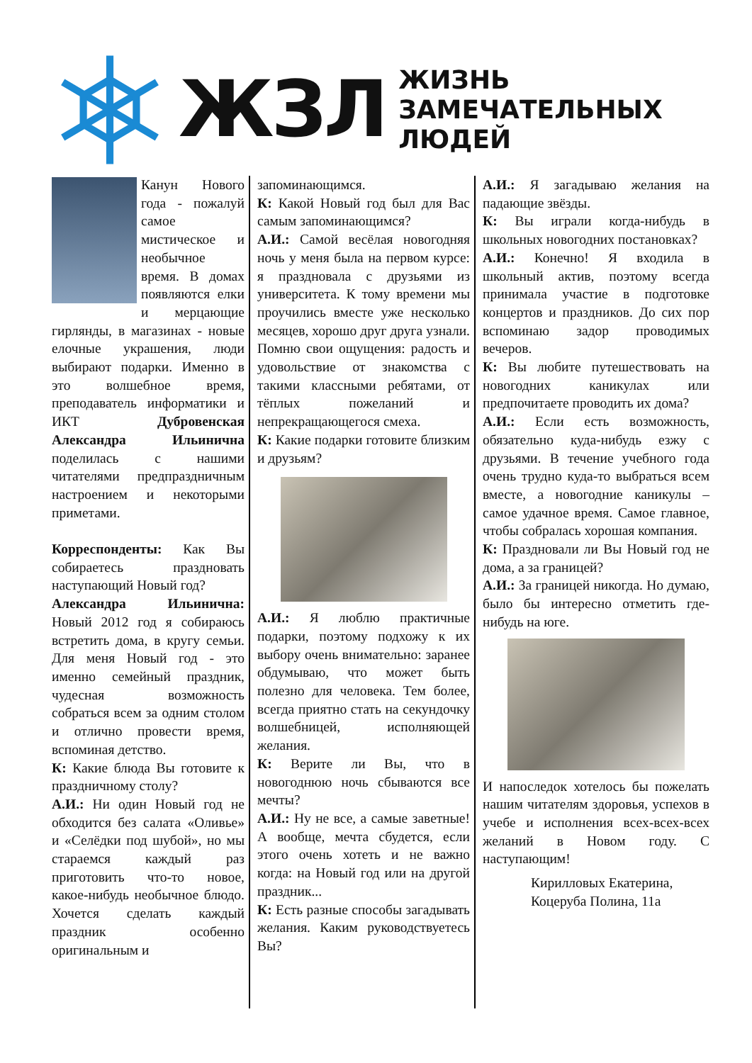ЖЗЛ
ЖИЗНЬ
ЗАМЕЧАТЕЛЬНЫХ
ЛЮДЕЙ
Канун Нового года - пожалуй самое мистическое и необычное время. В домах появляются елки и мерцающие гирлянды, в магазинах - новые елочные украшения, люди выбирают подарки. Именно в это волшебное время, преподаватель информатики и ИКТ Дубровенская Александра Ильинична поделилась с нашими читателями предпраздничным настроением и некоторыми приметами.
Корреспонденты: Как Вы собираетесь праздновать наступающий Новый год?
Александра Ильинична: Новый 2012 год я собираюсь встретить дома, в кругу семьи. Для меня Новый год - это именно семейный праздник, чудесная возможность собраться всем за одним столом и отлично провести время, вспоминая детство.
К: Какие блюда Вы готовите к праздничному столу?
А.И.: Ни один Новый год не обходится без салата «Оливье» и «Селёдки под шубой», но мы стараемся каждый раз приготовить что-то новое, какое-нибудь необычное блюдо. Хочется сделать каждый праздник особенно оригинальным и
запоминающимся.
К: Какой Новый год был для Вас самым запоминающимся?
А.И.: Самой весёлая новогодняя ночь у меня была на первом курсе: я праздновала с друзьями из университета. К тому времени мы проучились вместе уже несколько месяцев, хорошо друг друга узнали. Помню свои ощущения: радость и удовольствие от знакомства с такими классными ребятами, от тёплых пожеланий и непрекращающегося смеха.
К: Какие подарки готовите близким и друзьям?
А.И.: Я люблю практичные подарки, поэтому подхожу к их выбору очень внимательно: заранее обдумываю, что может быть полезно для человека. Тем более, всегда приятно стать на секундочку волшебницей, исполняющей желания.
К: Верите ли Вы, что в новогоднюю ночь сбываются все мечты?
А.И.: Ну не все, а самые заветные! А вообще, мечта сбудется, если этого очень хотеть и не важно когда: на Новый год или на другой праздник...
К: Есть разные способы загадывать желания. Каким руководствуетесь Вы?
А.И.: Я загадываю желания на падающие звёзды.
К: Вы играли когда-нибудь в школьных новогодних постановках?
А.И.: Конечно! Я входила в школьный актив, поэтому всегда принимала участие в подготовке концертов и праздников. До сих пор вспоминаю задор проводимых вечеров.
К: Вы любите путешествовать на новогодних каникулах или предпочитаете проводить их дома?
А.И.: Если есть возможность, обязательно куда-нибудь езжу с друзьями. В течение учебного года очень трудно куда-то выбраться всем вместе, а новогодние каникулы – самое удачное время. Самое главное, чтобы собралась хорошая компания.
К: Праздновали ли Вы Новый год не дома, а за границей?
А.И.: За границей никогда. Но думаю, было бы интересно отметить где-нибудь на юге.
И напоследок хотелось бы пожелать нашим читателям здоровья, успехов в учебе и исполнения всех-всех-всех желаний в Новом году. С наступающим!
Кирилловых Екатерина,
Коцеруба Полина, 11а